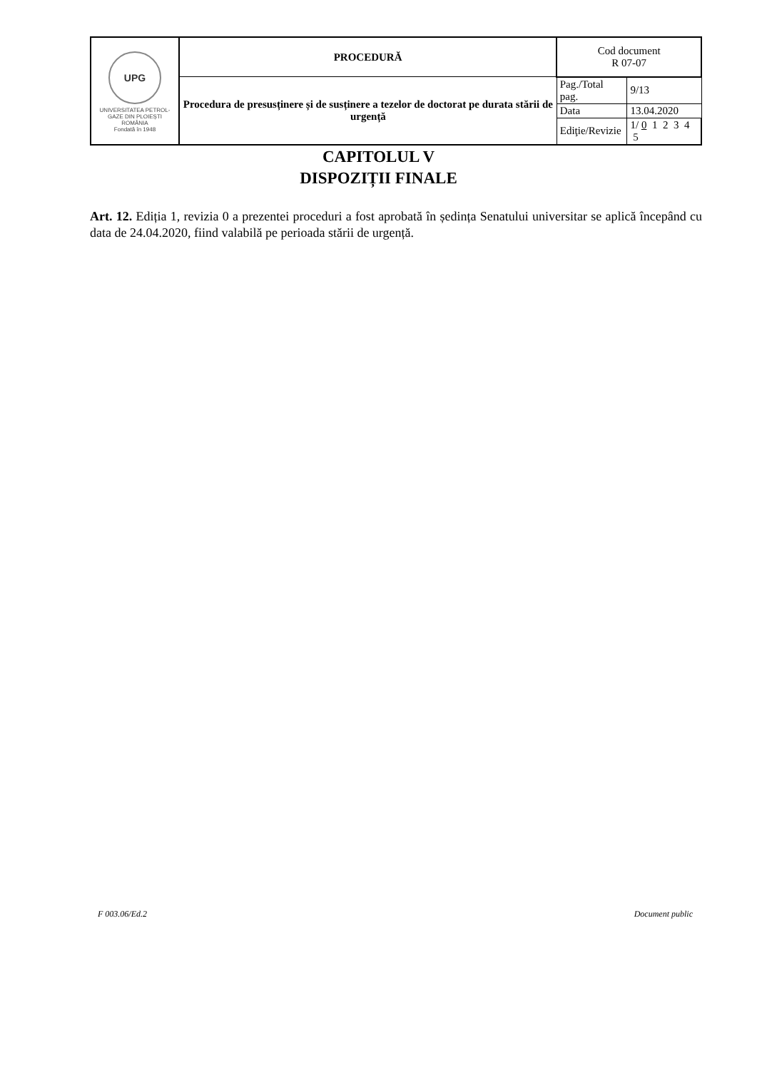| UPG UNIVERSITATEA PETROL-GAZE DIN PLOIEȘTI ROMÂNIA Fondată în 1948 | PROCEDURĂ | Cod document R 07-07 | |
| | Procedura de presusținere și de susținere a tezelor de doctorat pe durata stării de urgență | Pag./Total pag. | 9/13 |
| | | Data | 13.04.2020 |
| | | Ediţie/Revizie | 1/ 0 1 2 3 4 5 |
CAPITOLUL V
DISPOZIȚII FINALE
Art. 12. Ediția 1, revizia 0 a prezentei proceduri a fost aprobată în ședința Senatului universitar se aplică începând cu data de 24.04.2020, fiind valabilă pe perioada stării de urgență.
F 003.06/Ed.2 Document public